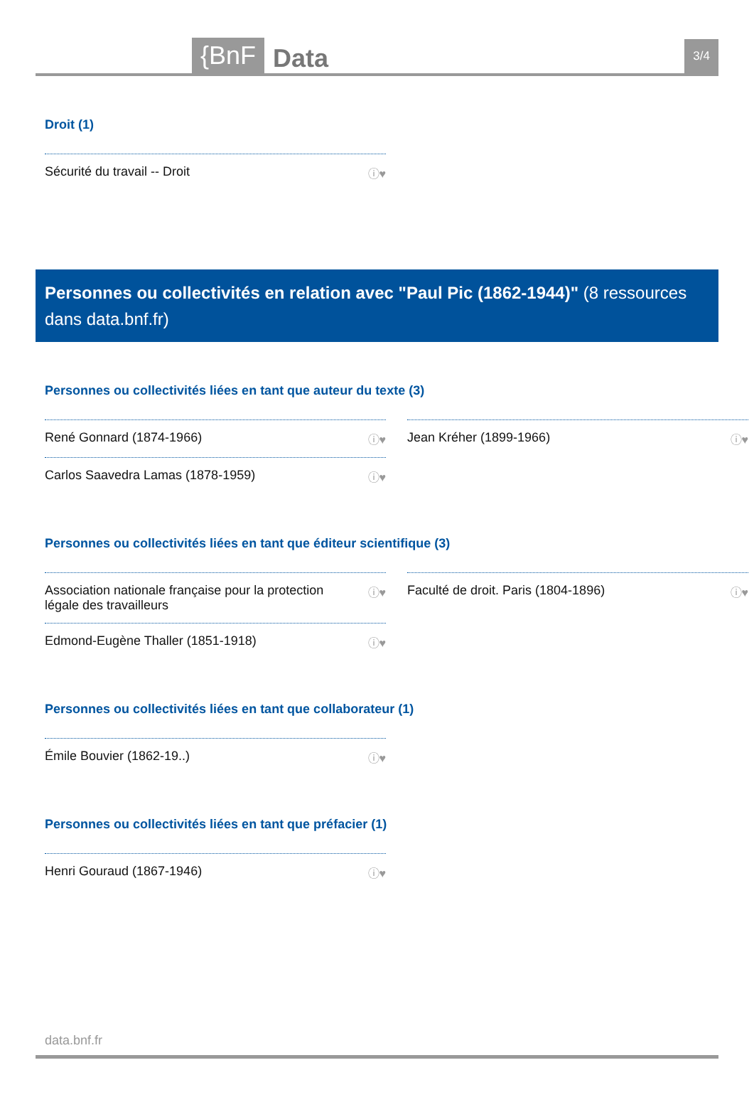{BnF Data 3/4
Droit (1)
Sécurité du travail -- Droit ⓘ♥
Personnes ou collectivités en relation avec "Paul Pic (1862-1944)" (8 ressources dans data.bnf.fr)
Personnes ou collectivités liées en tant que auteur du texte (3)
René Gonnard (1874-1966) ⓘ♥
Jean Kréher (1899-1966) ⓘ♥
Carlos Saavedra Lamas (1878-1959) ⓘ♥
Personnes ou collectivités liées en tant que éditeur scientifique (3)
Association nationale française pour la protection
légale des travailleurs ⓘ♥
Faculté de droit. Paris (1804-1896) ⓘ♥
Edmond-Eugène Thaller (1851-1918) ⓘ♥
Personnes ou collectivités liées en tant que collaborateur (1)
Émile Bouvier (1862-19..) ⓘ♥
Personnes ou collectivités liées en tant que préfacier (1)
Henri Gouraud (1867-1946) ⓘ♥
data.bnf.fr